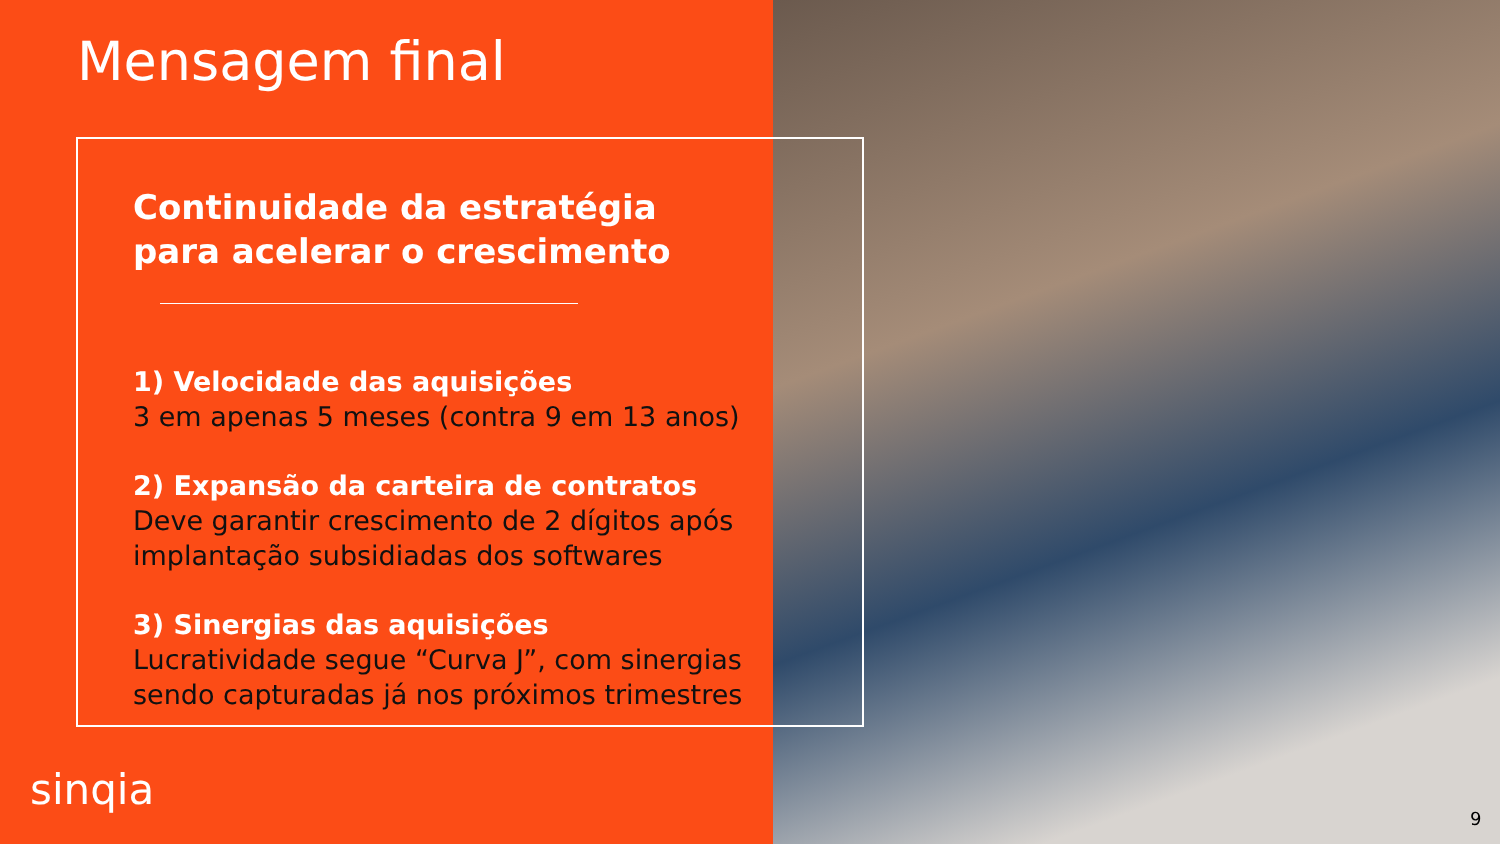Mensagem final
Continuidade da estratégia para acelerar o crescimento
1) Velocidade das aquisições
3 em apenas 5 meses (contra 9 em 13 anos)
2) Expansão da carteira de contratos
Deve garantir crescimento de 2 dígitos após implantação subsidiadas dos softwares
3) Sinergias das aquisições
Lucratividade segue “Curva J”, com sinergias sendo capturadas já nos próximos trimestres
sinqia
9